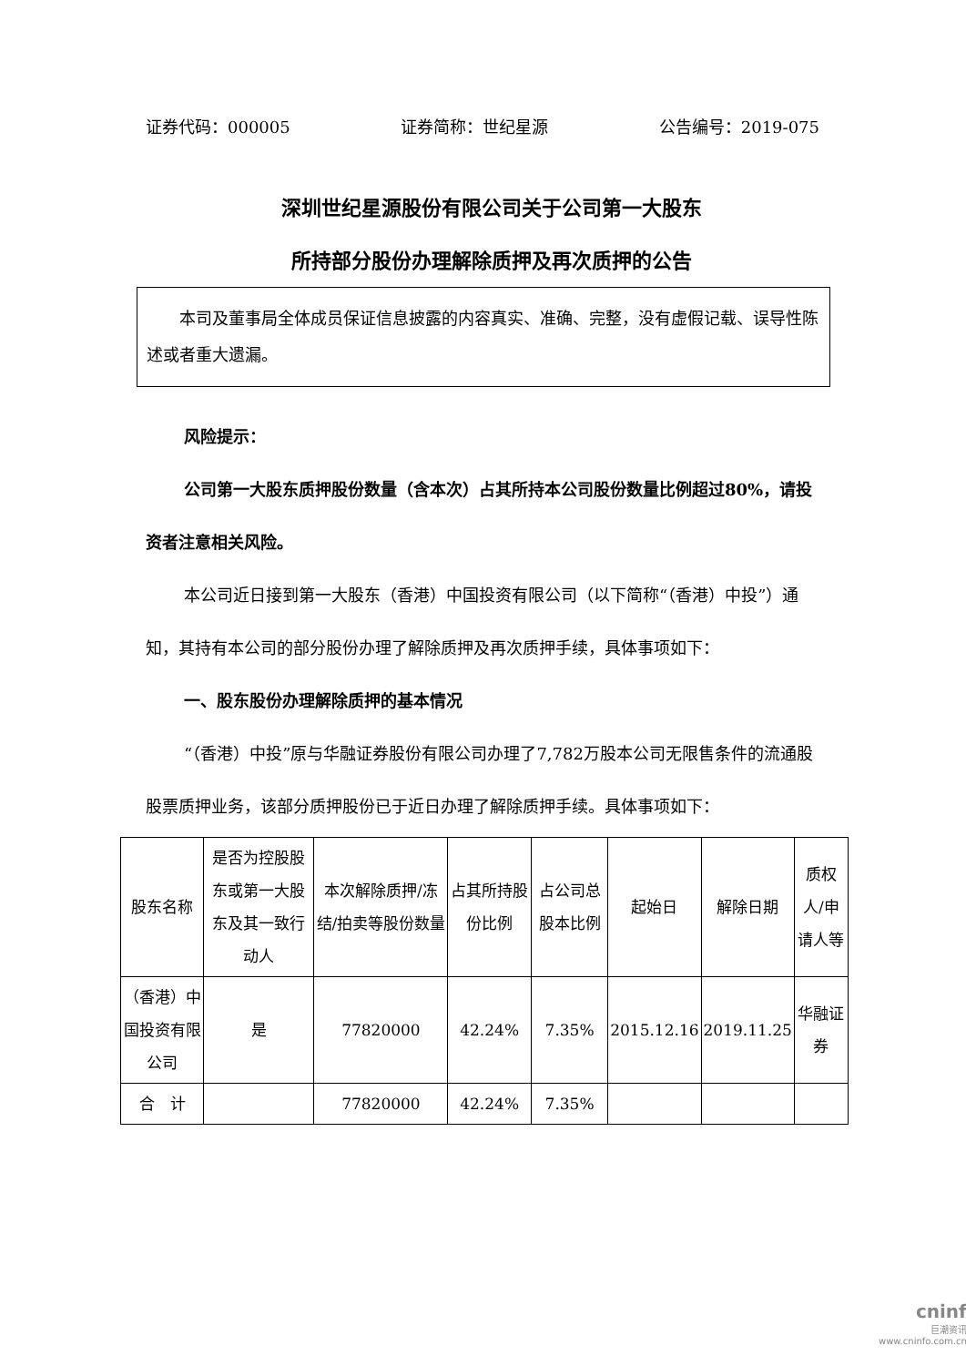证券代码：000005 证券简称：世纪星源 公告编号：2019-075
深圳世纪星源股份有限公司关于公司第一大股东
所持部分股份办理解除质押及再次质押的公告
　　本司及董事局全体成员保证信息披露的内容真实、准确、完整，没有虚假记载、误导性陈述或者重大遗漏。
风险提示：
公司第一大股东质押股份数量（含本次）占其所持本公司股份数量比例超过80%，请投资者注意相关风险。
本公司近日接到第一大股东（香港）中国投资有限公司（以下简称“（香港）中投”）通知，其持有本公司的部分股份办理了解除质押及再次质押手续，具体事项如下：
一、股东股份办理解除质押的基本情况
“（香港）中投”原与华融证券股份有限公司办理了7,782万股本公司无限售条件的流通股股票质押业务，该部分质押股份已于近日办理了解除质押手续。具体事项如下：
| 股东名称 | 是否为控股股东或第一大股东及其一致行动人 | 本次解除质押/冻结/拍卖等股份数量 | 占其所持股份比例 | 占公司总股本比例 | 起始日 | 解除日期 | 质权人/申请人等 |
| （香港）中国投资有限公司 | 是 | 77820000 | 42.24% | 7.35% | 2015.12.16 | 2019.11.25 | 华融证券 |
| 合 计 | | 77820000 | 42.24% | 7.35% | | | |
cninf
巨潮资讯
www.cninfo.com.cn